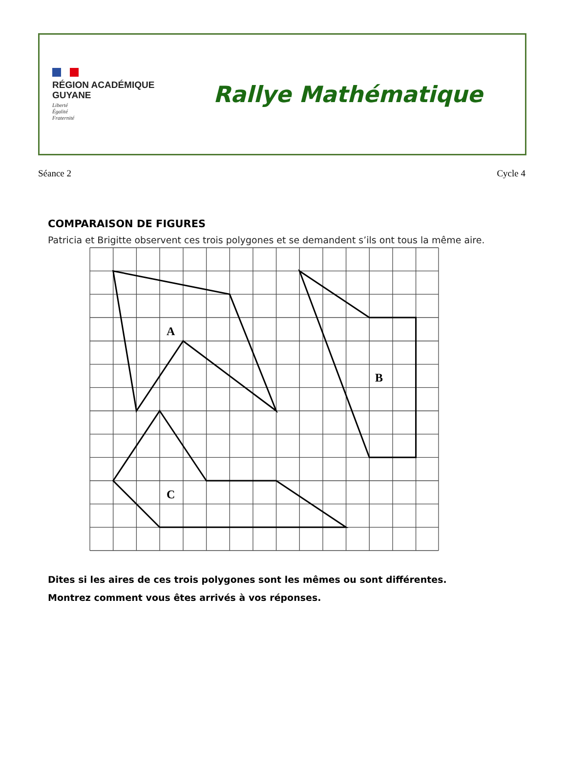RÉGION ACADÉMIQUE
GUYANE
Liberté
Égalité
Fraternité
Rallye Mathématique
Séance 2 Cycle 4
COMPARAISON DE FIGURES
Patricia et Brigitte observent ces trois polygones et se demandent s’ils ont tous la même aire.
A
B
C
Dites si les aires de ces trois polygones sont les mêmes ou sont différentes.
Montrez comment vous êtes arrivés à vos réponses.